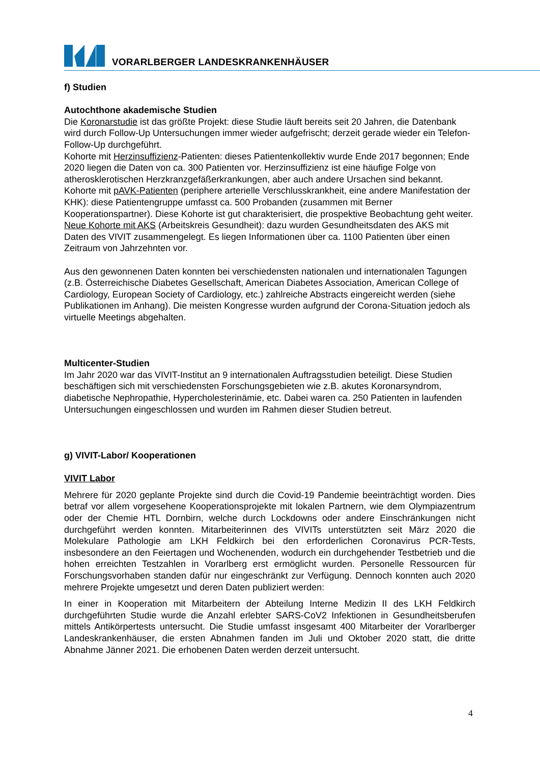VORARLBERGER LANDESKRANKENHÄUSER
f) Studien
Autochthone akademische Studien
Die Koronarstudie ist das größte Projekt: diese Studie läuft bereits seit 20 Jahren, die Datenbank wird durch Follow-Up Untersuchungen immer wieder aufgefrischt; derzeit gerade wieder ein Telefon-Follow-Up durchgeführt.
Kohorte mit Herzinsuffizienz-Patienten: dieses Patientenkollektiv wurde Ende 2017 begonnen; Ende 2020 liegen die Daten von ca. 300 Patienten vor. Herzinsuffizienz ist eine häufige Folge von atherosklerotischen Herzkranzgefäßerkrankungen, aber auch andere Ursachen sind bekannt.
Kohorte mit pAVK-Patienten (periphere arterielle Verschlusskrankheit, eine andere Manifestation der KHK): diese Patientengruppe umfasst ca. 500 Probanden (zusammen mit Berner Kooperationspartner). Diese Kohorte ist gut charakterisiert, die prospektive Beobachtung geht weiter.
Neue Kohorte mit AKS (Arbeitskreis Gesundheit): dazu wurden Gesundheitsdaten des AKS mit Daten des VIVIT zusammengelegt. Es liegen Informationen über ca. 1100 Patienten über einen Zeitraum von Jahrzehnten vor.
Aus den gewonnenen Daten konnten bei verschiedensten nationalen und internationalen Tagungen (z.B. Österreichische Diabetes Gesellschaft, American Diabetes Association, American College of Cardiology, European Society of Cardiology, etc.) zahlreiche Abstracts eingereicht werden (siehe Publikationen im Anhang). Die meisten Kongresse wurden aufgrund der Corona-Situation jedoch als virtuelle Meetings abgehalten.
Multicenter-Studien
Im Jahr 2020 war das VIVIT-Institut an 9 internationalen Auftragsstudien beteiligt. Diese Studien beschäftigen sich mit verschiedensten Forschungsgebieten wie z.B. akutes Koronarsyndrom, diabetische Nephropathie, Hypercholesterinämie, etc. Dabei waren ca. 250 Patienten in laufenden Untersuchungen eingeschlossen und wurden im Rahmen dieser Studien betreut.
g) VIVIT-Labor/ Kooperationen
VIVIT Labor
Mehrere für 2020 geplante Projekte sind durch die Covid-19 Pandemie beeinträchtigt worden. Dies betraf vor allem vorgesehene Kooperationsprojekte mit lokalen Partnern, wie dem Olympiazentrum oder der Chemie HTL Dornbirn, welche durch Lockdowns oder andere Einschränkungen nicht durchgeführt werden konnten. Mitarbeiterinnen des VIVITs unterstützten seit März 2020 die Molekulare Pathologie am LKH Feldkirch bei den erforderlichen Coronavirus PCR-Tests, insbesondere an den Feiertagen und Wochenenden, wodurch ein durchgehender Testbetrieb und die hohen erreichten Testzahlen in Vorarlberg erst ermöglicht wurden. Personelle Ressourcen für Forschungsvorhaben standen dafür nur eingeschränkt zur Verfügung. Dennoch konnten auch 2020 mehrere Projekte umgesetzt und deren Daten publiziert werden:
In einer in Kooperation mit Mitarbeitern der Abteilung Interne Medizin II des LKH Feldkirch durchgeführten Studie wurde die Anzahl erlebter SARS-CoV2 Infektionen in Gesundheitsberufen mittels Antikörpertests untersucht. Die Studie umfasst insgesamt 400 Mitarbeiter der Vorarlberger Landeskrankenhäuser, die ersten Abnahmen fanden im Juli und Oktober 2020 statt, die dritte Abnahme Jänner 2021. Die erhobenen Daten werden derzeit untersucht.
4